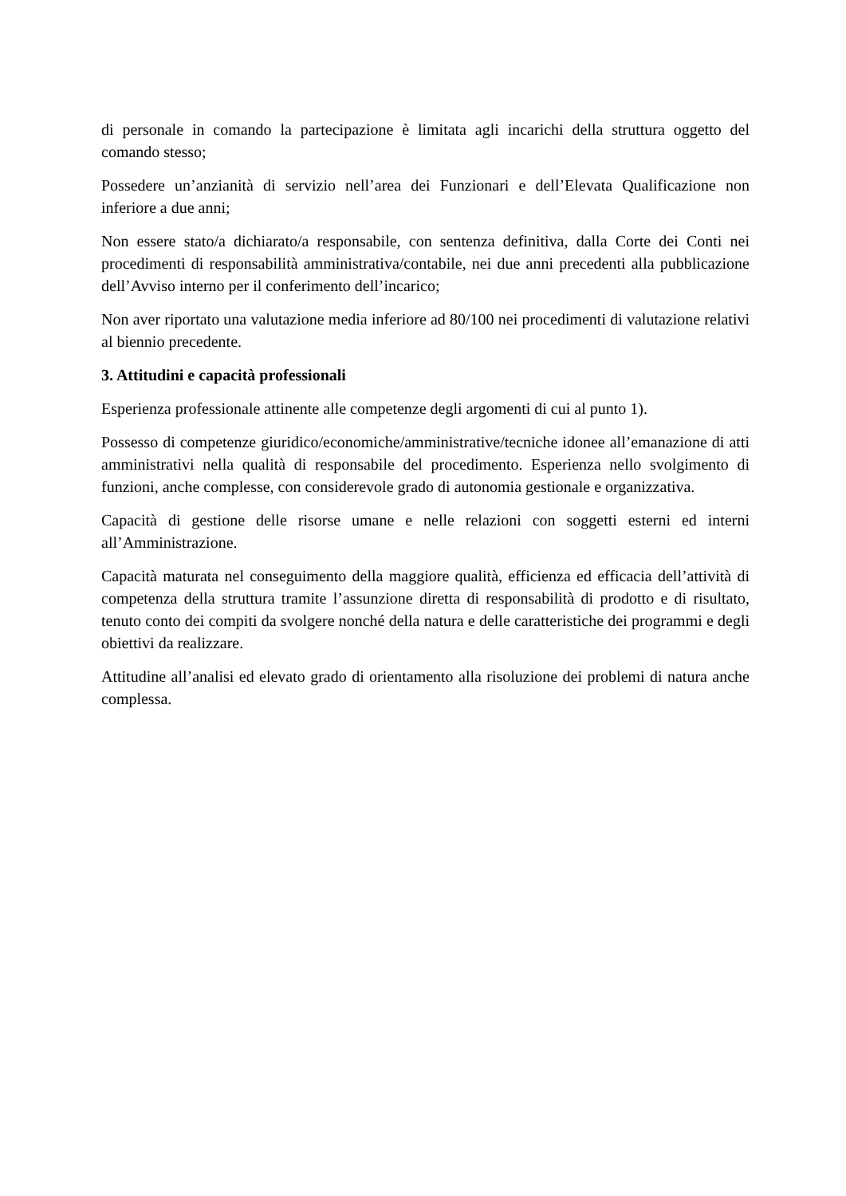di personale in comando la partecipazione è limitata agli incarichi della struttura oggetto del comando stesso;
Possedere un’anzianità di servizio nell’area dei Funzionari e dell’Elevata Qualificazione non inferiore a due anni;
Non essere stato/a dichiarato/a responsabile, con sentenza definitiva, dalla Corte dei Conti nei procedimenti di responsabilità amministrativa/contabile, nei due anni precedenti alla pubblicazione dell’Avviso interno per il conferimento dell’incarico;
Non aver riportato una valutazione media inferiore ad 80/100 nei procedimenti di valutazione relativi al biennio precedente.
3. Attitudini e capacità professionali
Esperienza professionale attinente alle competenze degli argomenti di cui al punto 1).
Possesso di competenze giuridico/economiche/amministrative/tecniche idonee all’emanazione di atti amministrativi nella qualità di responsabile del procedimento. Esperienza nello svolgimento di funzioni, anche complesse, con considerevole grado di autonomia gestionale e organizzativa.
Capacità di gestione delle risorse umane e nelle relazioni con soggetti esterni ed interni all’Amministrazione.
Capacità maturata nel conseguimento della maggiore qualità, efficienza ed efficacia dell’attività di competenza della struttura tramite l’assunzione diretta di responsabilità di prodotto e di risultato, tenuto conto dei compiti da svolgere nonché della natura e delle caratteristiche dei programmi e degli obiettivi da realizzare.
Attitudine all’analisi ed elevato grado di orientamento alla risoluzione dei problemi di natura anche complessa.